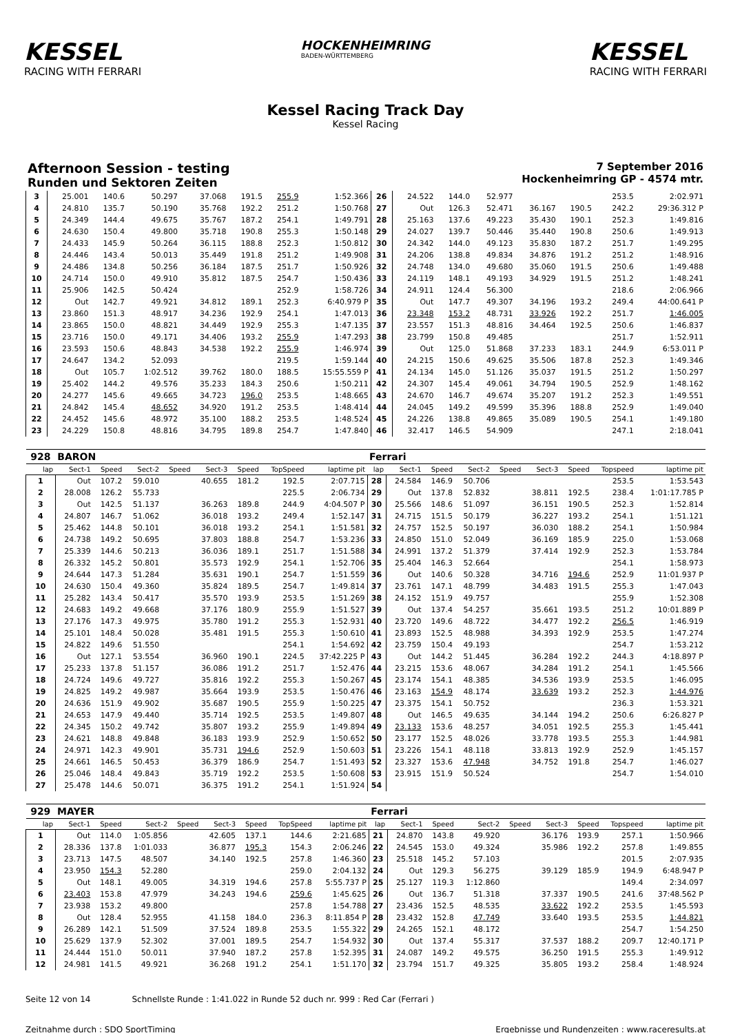KESSEL
RACING WITH FERRARI
HOCKENHEIMRING
BADEN-WÜRTTEMBERG
KESSEL
RACING WITH FERRARI
Kessel Racing Track Day
Kessel Racing
Afternoon Session - testing
Runden und Sektoren Zeiten
7 September 2016
Hockenheimring GP - 4574 mtr.
| 3 | 25.001 | 140.6 | 50.297 | | 37.068 | 191.5 | 255.9 | 1:52.366 | 26 | 24.522 | 144.0 | 52.977 | | | | 253.5 | 2:02.971 |
| 4 | 24.810 | 135.7 | 50.190 | | 35.768 | 192.2 | 251.2 | 1:50.768 | 27 | Out | 126.3 | 52.471 | 36.167 | 190.5 | | 242.2 | 29:36.312 P |
| 5 | 24.349 | 144.4 | 49.675 | | 35.767 | 187.2 | 254.1 | 1:49.791 | 28 | 25.163 | 137.6 | 49.223 | 35.430 | 190.1 | | 252.3 | 1:49.816 |
| 6 | 24.630 | 150.4 | 49.800 | | 35.718 | 190.8 | 255.3 | 1:50.148 | 29 | 24.027 | 139.7 | 50.446 | 35.440 | 190.8 | | 250.6 | 1:49.913 |
| 7 | 24.433 | 145.9 | 50.264 | | 36.115 | 188.8 | 252.3 | 1:50.812 | 30 | 24.342 | 144.0 | 49.123 | 35.830 | 187.2 | | 251.7 | 1:49.295 |
| 8 | 24.446 | 143.4 | 50.013 | | 35.449 | 191.8 | 251.2 | 1:49.908 | 31 | 24.206 | 138.8 | 49.834 | 34.876 | 191.2 | | 251.2 | 1:48.916 |
| 9 | 24.486 | 134.8 | 50.256 | | 36.184 | 187.5 | 251.7 | 1:50.926 | 32 | 24.748 | 134.0 | 49.680 | 35.060 | 191.5 | | 250.6 | 1:49.488 |
| 10 | 24.714 | 150.0 | 49.910 | | 35.812 | 187.5 | 254.7 | 1:50.436 | 33 | 24.119 | 148.1 | 49.193 | 34.929 | 191.5 | | 251.2 | 1:48.241 |
| 11 | 25.906 | 142.5 | 50.424 | | | | 252.9 | 1:58.726 | 34 | 24.911 | 124.4 | 56.300 | | | | 218.6 | 2:06.966 |
| 12 | Out | 142.7 | 49.921 | | 34.812 | 189.1 | 252.3 | 6:40.979 P | 35 | Out | 147.7 | 49.307 | 34.196 | 193.2 | | 249.4 | 44:00.641 P |
| 13 | 23.860 | 151.3 | 48.917 | | 34.236 | 192.9 | 254.1 | 1:47.013 | 36 | 23.348 | 153.2 | 48.731 | 33.926 | 192.2 | | 251.7 | 1:46.005 |
| 14 | 23.865 | 150.0 | 48.821 | | 34.449 | 192.9 | 255.3 | 1:47.135 | 37 | 23.557 | 151.3 | 48.816 | 34.464 | 192.5 | | 250.6 | 1:46.837 |
| 15 | 23.716 | 150.0 | 49.171 | | 34.406 | 193.2 | 255.9 | 1:47.293 | 38 | 23.799 | 150.8 | 49.485 | | | | 251.7 | 1:52.911 |
| 16 | 23.593 | 150.6 | 48.843 | | 34.538 | 192.2 | 255.9 | 1:46.974 | 39 | Out | 125.0 | 51.868 | 37.233 | 183.1 | | 244.9 | 6:53.011 P |
| 17 | 24.647 | 134.2 | 52.093 | | | | 219.5 | 1:59.144 | 40 | 24.215 | 150.6 | 49.625 | 35.506 | 187.8 | | 252.3 | 1:49.346 |
| 18 | Out | 105.7 | 1:02.512 | | 39.762 | 180.0 | 188.5 | 15:55.559 P | 41 | 24.134 | 145.0 | 51.126 | 35.037 | 191.5 | | 251.2 | 1:50.297 |
| 19 | 25.402 | 144.2 | 49.576 | | 35.233 | 184.3 | 250.6 | 1:50.211 | 42 | 24.307 | 145.4 | 49.061 | 34.794 | 190.5 | | 252.9 | 1:48.162 |
| 20 | 24.277 | 145.6 | 49.665 | | 34.723 | 196.0 | 253.5 | 1:48.665 | 43 | 24.670 | 146.7 | 49.674 | 35.207 | 191.2 | | 252.3 | 1:49.551 |
| 21 | 24.842 | 145.4 | 48.652 | | 34.920 | 191.2 | 253.5 | 1:48.414 | 44 | 24.045 | 149.2 | 49.599 | 35.396 | 188.8 | | 252.9 | 1:49.040 |
| 22 | 24.452 | 145.6 | 48.972 | | 35.100 | 188.2 | 253.5 | 1:48.524 | 45 | 24.226 | 138.8 | 49.865 | 35.089 | 190.5 | | 254.1 | 1:49.180 |
| 23 | 24.229 | 150.8 | 48.816 | | 34.795 | 189.8 | 254.7 | 1:47.840 | 46 | 32.417 | 146.5 | 54.909 | | | | 247.1 | 2:18.041 |
| 928 | BARON | | | | | | | | Ferrari | | | | | | | | |
| lap | Sect-1 | Speed | Sect-2 | Speed | Sect-3 | Speed | TopSpeed | laptime pit | lap | Sect-1 | Speed | Sect-2 | Speed | Sect-3 | Speed | Topspeed | laptime pit |
| 1 | Out | 107.2 | 59.010 | | 40.655 | 181.2 | 192.5 | 2:07.715 | 28 | 24.584 | 146.9 | 50.706 | | | | 253.5 | 1:53.543 |
| 2 | 28.008 | 126.2 | 55.733 | | | | 225.5 | 2:06.734 | 29 | Out | 137.8 | 52.832 | | 38.811 | 192.5 | 238.4 | 1:01:17.785 P |
| 3 | Out | 142.5 | 51.137 | | 36.263 | 189.8 | 244.9 | 4:04.507 P | 30 | 25.566 | 148.6 | 51.097 | | 36.151 | 190.5 | 252.3 | 1:52.814 |
| 4 | 24.807 | 146.7 | 51.062 | | 36.018 | 193.2 | 249.4 | 1:52.147 | 31 | 24.715 | 151.5 | 50.179 | | 36.227 | 193.2 | 254.1 | 1:51.121 |
| 5 | 25.462 | 144.8 | 50.101 | | 36.018 | 193.2 | 254.1 | 1:51.581 | 32 | 24.757 | 152.5 | 50.197 | | 36.030 | 188.2 | 254.1 | 1:50.984 |
| 6 | 24.738 | 149.2 | 50.695 | | 37.803 | 188.8 | 254.7 | 1:53.236 | 33 | 24.850 | 151.0 | 52.049 | | 36.169 | 185.9 | 225.0 | 1:53.068 |
| 7 | 25.339 | 144.6 | 50.213 | | 36.036 | 189.1 | 251.7 | 1:51.588 | 34 | 24.991 | 137.2 | 51.379 | | 37.414 | 192.9 | 252.3 | 1:53.784 |
| 8 | 26.332 | 145.2 | 50.801 | | 35.573 | 192.9 | 254.1 | 1:52.706 | 35 | 25.404 | 146.3 | 52.664 | | | | 254.1 | 1:58.973 |
| 9 | 24.644 | 147.3 | 51.284 | | 35.631 | 190.1 | 254.7 | 1:51.559 | 36 | Out | 140.6 | 50.328 | | 34.716 | 194.6 | 252.9 | 11:01.937 P |
| 10 | 24.630 | 150.4 | 49.360 | | 35.824 | 189.5 | 254.7 | 1:49.814 | 37 | 23.761 | 147.1 | 48.799 | | 34.483 | 191.5 | 255.3 | 1:47.043 |
| 11 | 25.282 | 143.4 | 50.417 | | 35.570 | 193.9 | 253.5 | 1:51.269 | 38 | 24.152 | 151.9 | 49.757 | | | | 255.9 | 1:52.308 |
| 12 | 24.683 | 149.2 | 49.668 | | 37.176 | 180.9 | 255.9 | 1:51.527 | 39 | Out | 137.4 | 54.257 | | 35.661 | 193.5 | 251.2 | 10:01.889 P |
| 13 | 27.176 | 147.3 | 49.975 | | 35.780 | 191.2 | 255.3 | 1:52.931 | 40 | 23.720 | 149.6 | 48.722 | | 34.477 | 192.2 | 256.5 | 1:46.919 |
| 14 | 25.101 | 148.4 | 50.028 | | 35.481 | 191.5 | 255.3 | 1:50.610 | 41 | 23.893 | 152.5 | 48.988 | | 34.393 | 192.9 | 253.5 | 1:47.274 |
| 15 | 24.822 | 149.6 | 51.550 | | | | 254.1 | 1:54.692 | 42 | 23.759 | 150.4 | 49.193 | | | | 254.7 | 1:53.212 |
| 16 | Out | 127.1 | 53.554 | | 36.960 | 190.1 | 224.5 | 37:42.225 P | 43 | Out | 144.2 | 51.445 | | 36.284 | 192.2 | 244.3 | 4:18.897 P |
| 17 | 25.233 | 137.8 | 51.157 | | 36.086 | 191.2 | 251.7 | 1:52.476 | 44 | 23.215 | 153.6 | 48.067 | | 34.284 | 191.2 | 254.1 | 1:45.566 |
| 18 | 24.724 | 149.6 | 49.727 | | 35.816 | 192.2 | 255.3 | 1:50.267 | 45 | 23.174 | 154.1 | 48.385 | | 34.536 | 193.9 | 253.5 | 1:46.095 |
| 19 | 24.825 | 149.2 | 49.987 | | 35.664 | 193.9 | 253.5 | 1:50.476 | 46 | 23.163 | 154.9 | 48.174 | | 33.639 | 193.2 | 252.3 | 1:44.976 |
| 20 | 24.636 | 151.9 | 49.902 | | 35.687 | 190.5 | 255.9 | 1:50.225 | 47 | 23.375 | 154.1 | 50.752 | | | | 236.3 | 1:53.321 |
| 21 | 24.653 | 147.9 | 49.440 | | 35.714 | 192.5 | 253.5 | 1:49.807 | 48 | Out | 146.5 | 49.635 | | 34.144 | 194.2 | 250.6 | 6:26.827 P |
| 22 | 24.345 | 150.2 | 49.742 | | 35.807 | 193.2 | 255.9 | 1:49.894 | 49 | 23.133 | 153.6 | 48.257 | | 34.051 | 192.5 | 255.3 | 1:45.441 |
| 23 | 24.621 | 148.8 | 49.848 | | 36.183 | 193.9 | 252.9 | 1:50.652 | 50 | 23.177 | 152.5 | 48.026 | | 33.778 | 193.5 | 255.3 | 1:44.981 |
| 24 | 24.971 | 142.3 | 49.901 | | 35.731 | 194.6 | 252.9 | 1:50.603 | 51 | 23.226 | 154.1 | 48.118 | | 33.813 | 192.9 | 252.9 | 1:45.157 |
| 25 | 24.661 | 146.5 | 50.453 | | 36.379 | 186.9 | 254.7 | 1:51.493 | 52 | 23.327 | 153.6 | 47.948 | | 34.752 | 191.8 | 254.7 | 1:46.027 |
| 26 | 25.046 | 148.4 | 49.843 | | 35.719 | 192.2 | 253.5 | 1:50.608 | 53 | 23.915 | 151.9 | 50.524 | | | | 254.7 | 1:54.010 |
| 27 | 25.478 | 144.6 | 50.071 | | 36.375 | 191.2 | 254.1 | 1:51.924 | 54 | | | | | | | | |
| 929 | MAYER | | | | | | | | Ferrari | | | | | | | | |
| lap | Sect-1 | Speed | Sect-2 | Speed | Sect-3 | Speed | TopSpeed | laptime pit | lap | Sect-1 | Speed | Sect-2 | Speed | Sect-3 | Speed | Topspeed | laptime pit |
| 1 | Out | 114.0 | 1:05.856 | | 42.605 | 137.1 | 144.6 | 2:21.685 | 21 | 24.870 | 143.8 | 49.920 | | 36.176 | 193.9 | 257.1 | 1:50.966 |
| 2 | 28.336 | 137.8 | 1:01.033 | | 36.877 | 195.3 | 154.3 | 2:06.246 | 22 | 24.545 | 153.0 | 49.324 | | 35.986 | 192.2 | 257.8 | 1:49.855 |
| 3 | 23.713 | 147.5 | 48.507 | | 34.140 | 192.5 | 257.8 | 1:46.360 | 23 | 25.518 | 145.2 | 57.103 | | | | 201.5 | 2:07.935 |
| 4 | 23.950 | 154.3 | 52.280 | | | | 259.0 | 2:04.132 | 24 | Out | 129.3 | 56.275 | | 39.129 | 185.9 | 194.9 | 6:48.947 P |
| 5 | Out | 148.1 | 49.005 | | 34.319 | 194.6 | 257.8 | 5:55.737 P | 25 | 25.127 | 119.3 | 1:12.860 | | | | 149.4 | 2:34.097 |
| 6 | 23.403 | 153.8 | 47.979 | | 34.243 | 194.6 | 259.6 | 1:45.625 | 26 | Out | 136.7 | 51.318 | | 37.337 | 190.5 | 241.6 | 37:48.562 P |
| 7 | 23.938 | 153.2 | 49.800 | | | | 257.8 | 1:54.788 | 27 | 23.436 | 152.5 | 48.535 | | 33.622 | 192.2 | 253.5 | 1:45.593 |
| 8 | Out | 128.4 | 52.955 | | 41.158 | 184.0 | 236.3 | 8:11.854 P | 28 | 23.432 | 152.8 | 47.749 | | 33.640 | 193.5 | 253.5 | 1:44.821 |
| 9 | 26.289 | 142.1 | 51.509 | | 37.524 | 189.8 | 253.5 | 1:55.322 | 29 | 24.265 | 152.1 | 48.172 | | | | 254.7 | 1:54.250 |
| 10 | 25.629 | 137.9 | 52.302 | | 37.001 | 189.5 | 254.7 | 1:54.932 | 30 | Out | 137.4 | 55.317 | | 37.537 | 188.2 | 209.7 | 12:40.171 P |
| 11 | 24.444 | 151.0 | 50.011 | | 37.940 | 187.2 | 257.8 | 1:52.395 | 31 | 24.087 | 149.2 | 49.575 | | 36.250 | 191.5 | 255.3 | 1:49.912 |
| 12 | 24.981 | 141.5 | 49.921 | | 36.268 | 191.2 | 254.1 | 1:51.170 | 32 | 23.794 | 151.7 | 49.325 | | 35.805 | 193.2 | 258.4 | 1:48.924 |
Seite 12 von 14 Schnellste Runde : 1:41.022 in Runde 52 duch nr. 999 : Red Car (Ferrari )
Zeitnahme durch : SDO SportTiming Ergebnisse und Rundenzeiten : www.raceresults.at